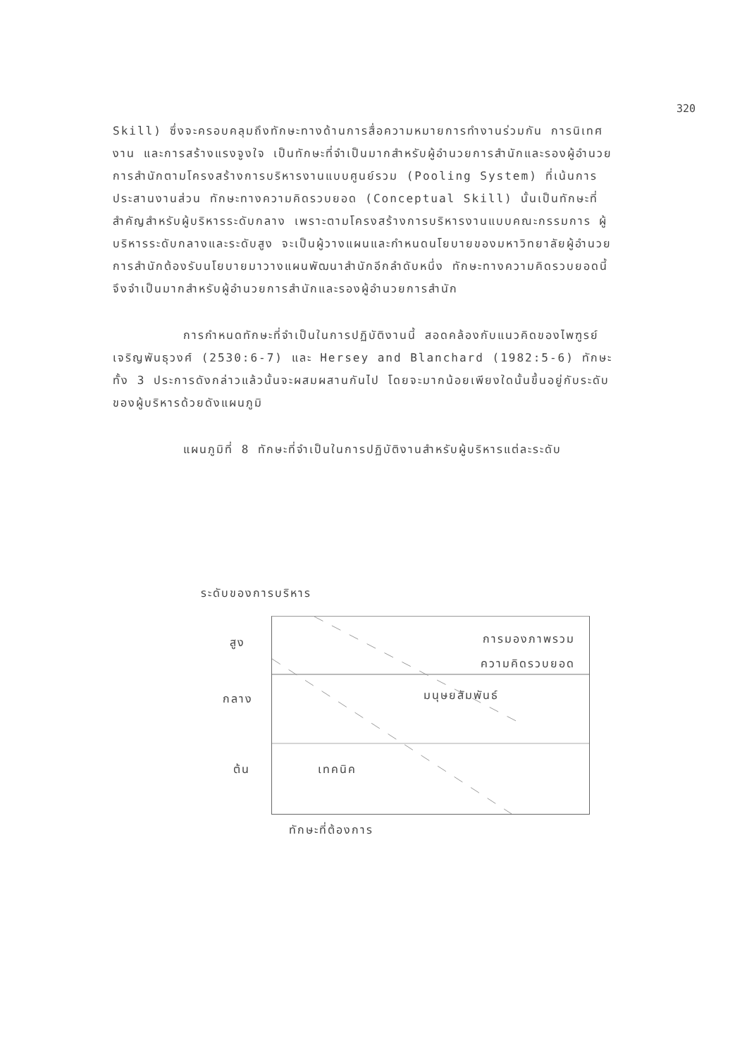320
Skill) ซึ่งจะครอบคลุมถึงทักษะทางด้านการสื่อความหมายการทำงานร่วมกัน การนิเทศงาน และการสร้างแรงจูงใจ เป็นทักษะที่จำเป็นมากสำหรับผู้อำนวยการสำนักและรองผู้อำนวยการสำนักตามโครงสร้างการบริหารงานแบบศูนย์รวม (Pooling System) ที่เน้นการประสานงานส่วน ทักษะทางความคิดรวบยอด (Conceptual Skill) นั้นเป็นทักษะที่สำคัญสำหรับผู้บริหารระดับกลาง เพราะตามโครงสร้างการบริหารงานแบบคณะกรรมการ ผู้บริหารระดับกลางและระดับสูง จะเป็นผู้วางแผนและกำหนดนโยบายของมหาวิทยาลัยผู้อำนวยการสำนักต้องรับนโยบายมาวางแผนพัฒนาสำนักอีกลำดับหนึ่ง ทักษะทางความคิดรวบยอดนี้จึงจำเป็นมากสำหรับผู้อำนวยการสำนักและรองผู้อำนวยการสำนัก
การกำหนดทักษะที่จำเป็นในการปฏิบัติงานนี้ สอดคล้องกับแนวคิดของไพฑูรย์ เจริญพันธุวงศ์ (2530:6-7) และ Hersey and Blanchard (1982:5-6) ทักษะทั้ง 3 ประการดังกล่าวแล้วนั้นจะผสมผสานกันไป โดยจะมากน้อยเพียงใดนั้นขึ้นอยู่กับระดับของผู้บริหารด้วยดังแผนภูมิ
แผนภูมิที่ 8 ทักษะที่จำเป็นในการปฏิบัติงานสำหรับผู้บริหารแต่ละระดับ
ระดับของการบริหาร
สูง การมองภาพรวม
ความคิดรวบยอด
กลาง มนุษยสัมพันธ์
ต้น เทคนิค
ทักษะที่ต้องการ